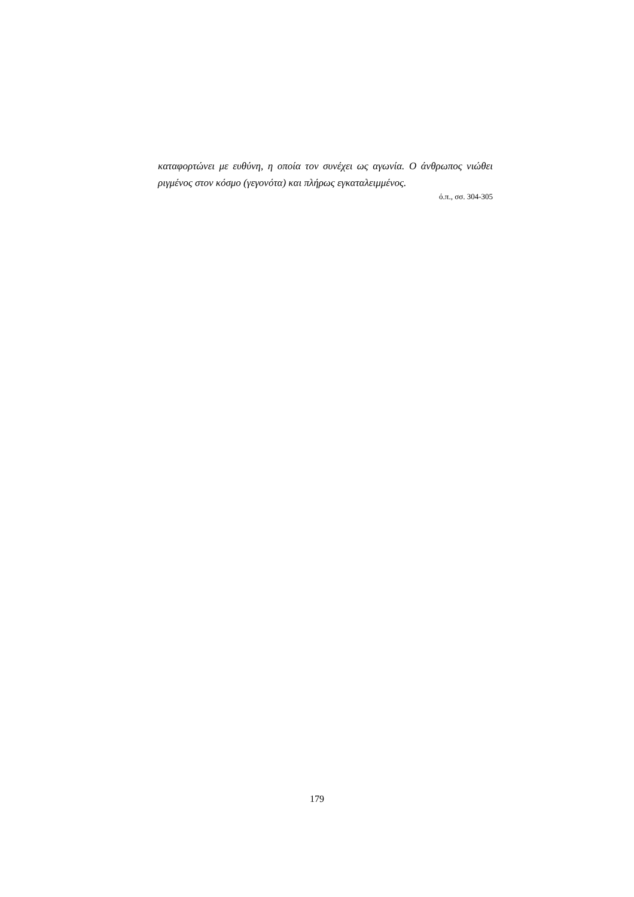καταφορτώνει με ευθύνη, η οποία τον συνέχει ως αγωνία. Ο άνθρωπος νιώθει ριγμένος στον κόσμο (γεγονότα) και πλήρως εγκαταλειμμένος.
ό.π., σσ. 304-305
179